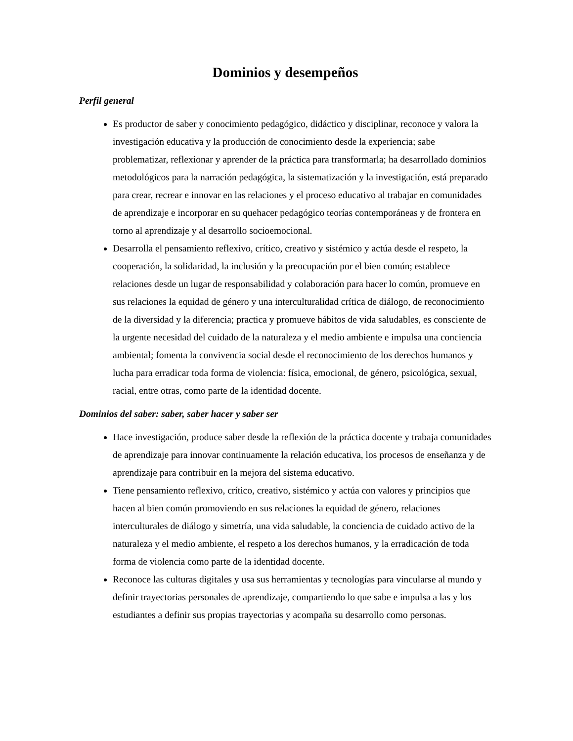Dominios y desempeños
Perfil general
Es productor de saber y conocimiento pedagógico, didáctico y disciplinar, reconoce y valora la investigación educativa y la producción de conocimiento desde la experiencia; sabe problematizar, reflexionar y aprender de la práctica para transformarla; ha desarrollado dominios metodológicos para la narración pedagógica, la sistematización y la investigación, está preparado para crear, recrear e innovar en las relaciones y el proceso educativo al trabajar en comunidades de aprendizaje e incorporar en su quehacer pedagógico teorías contemporáneas y de frontera en torno al aprendizaje y al desarrollo socioemocional.
Desarrolla el pensamiento reflexivo, crítico, creativo y sistémico y actúa desde el respeto, la cooperación, la solidaridad, la inclusión y la preocupación por el bien común; establece relaciones desde un lugar de responsabilidad y colaboración para hacer lo común, promueve en sus relaciones la equidad de género y una interculturalidad crítica de diálogo, de reconocimiento de la diversidad y la diferencia; practica y promueve hábitos de vida saludables, es consciente de la urgente necesidad del cuidado de la naturaleza y el medio ambiente e impulsa una conciencia ambiental; fomenta la convivencia social desde el reconocimiento de los derechos humanos y lucha para erradicar toda forma de violencia: física, emocional, de género, psicológica, sexual, racial, entre otras, como parte de la identidad docente.
Dominios del saber: saber, saber hacer y saber ser
Hace investigación, produce saber desde la reflexión de la práctica docente y trabaja comunidades de aprendizaje para innovar continuamente la relación educativa, los procesos de enseñanza y de aprendizaje para contribuir en la mejora del sistema educativo.
Tiene pensamiento reflexivo, crítico, creativo, sistémico y actúa con valores y principios que hacen al bien común promoviendo en sus relaciones la equidad de género, relaciones interculturales de diálogo y simetría, una vida saludable, la conciencia de cuidado activo de la naturaleza y el medio ambiente, el respeto a los derechos humanos, y la erradicación de toda forma de violencia como parte de la identidad docente.
Reconoce las culturas digitales y usa sus herramientas y tecnologías para vincularse al mundo y definir trayectorias personales de aprendizaje, compartiendo lo que sabe e impulsa a las y los estudiantes a definir sus propias trayectorias y acompaña su desarrollo como personas.